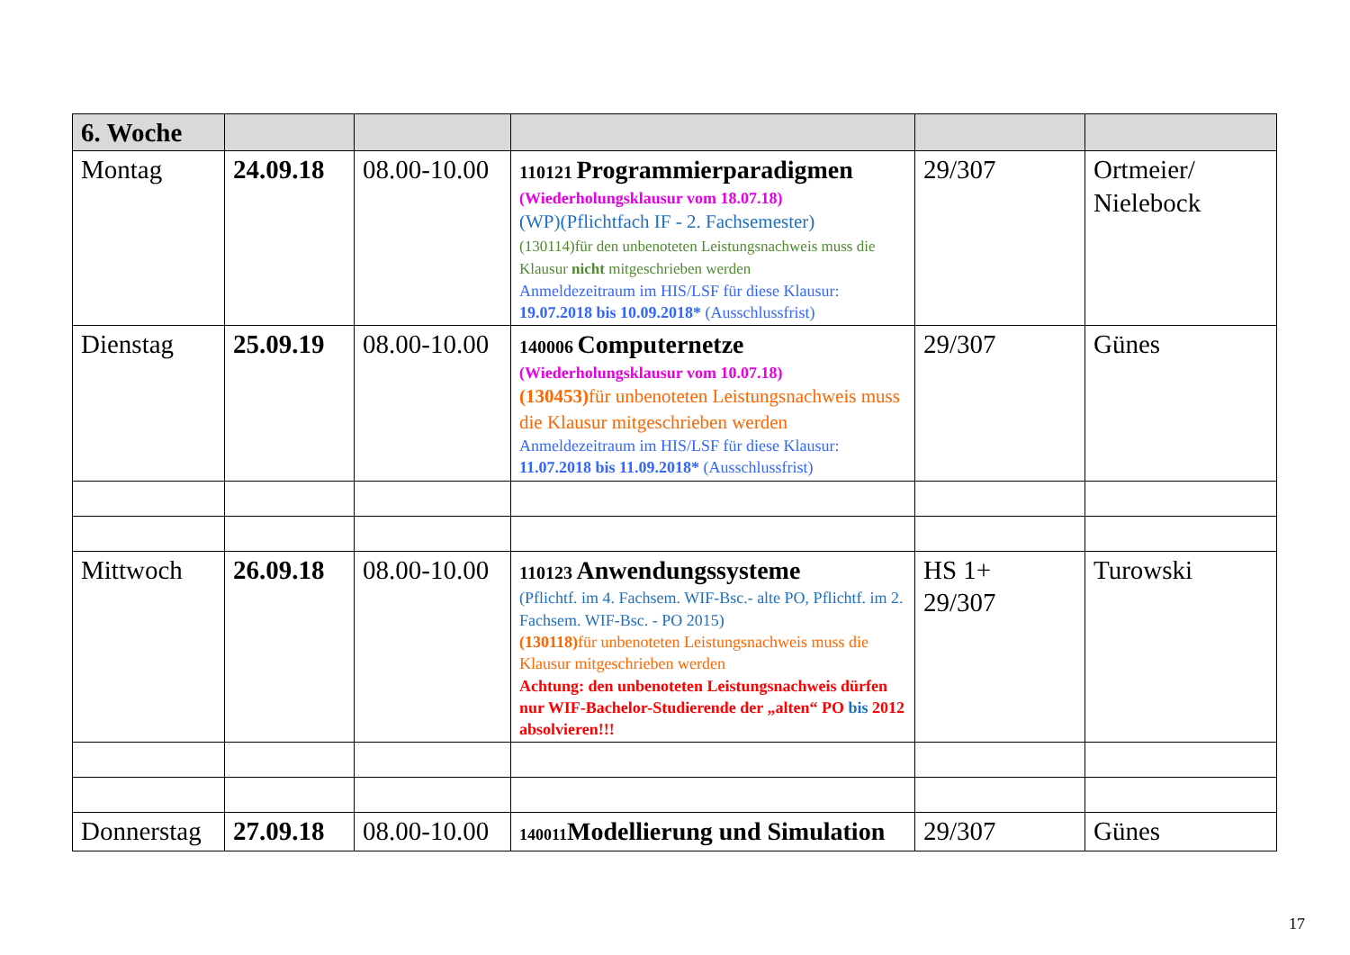| 6. Woche | | | | | |
| Montag | 24.09.18 | 08.00-10.00 | 110121 Programmierparadigmen (Wiederholungsklausur vom 18.07.18) (WP)(Pflichtfach IF - 2. Fachsemester) (130114)für den unbenoteten Leistungsnachweis muss die Klausur nicht mitgeschrieben werden Anmeldezeitraum im HIS/LSF für diese Klausur: 19.07.2018 bis 10.09.2018* (Ausschlussfrist) | 29/307 | Ortmeier/ Nielebock |
| Dienstag | 25.09.19 | 08.00-10.00 | 140006 Computernetze (Wiederholungsklausur vom 10.07.18) (130453) für unbenoteten Leistungsnachweis muss die Klausur mitgeschrieben werden Anmeldezeitraum im HIS/LSF für diese Klausur: 11.07.2018 bis 11.09.2018* (Ausschlussfrist) | 29/307 | Günes |
| Mittwoch | 26.09.18 | 08.00-10.00 | 110123 Anwendungssysteme (Pflichtf. im 4. Fachsem. WIF-Bsc.- alte PO, Pflichtf. im 2. Fachsem. WIF-Bsc. - PO 2015) (130118) für unbenoteten Leistungsnachweis muss die Klausur mitgeschrieben werden Achtung: den unbenoteten Leistungsnachweis dürfen nur WIF-Bachelor-Studierende der „alten“ PO bis 2012 absolvieren!!! | HS 1+ 29/307 | Turowski |
| Donnerstag | 27.09.18 | 08.00-10.00 | 140011 Modellierung und Simulation | 29/307 | Günes |
17